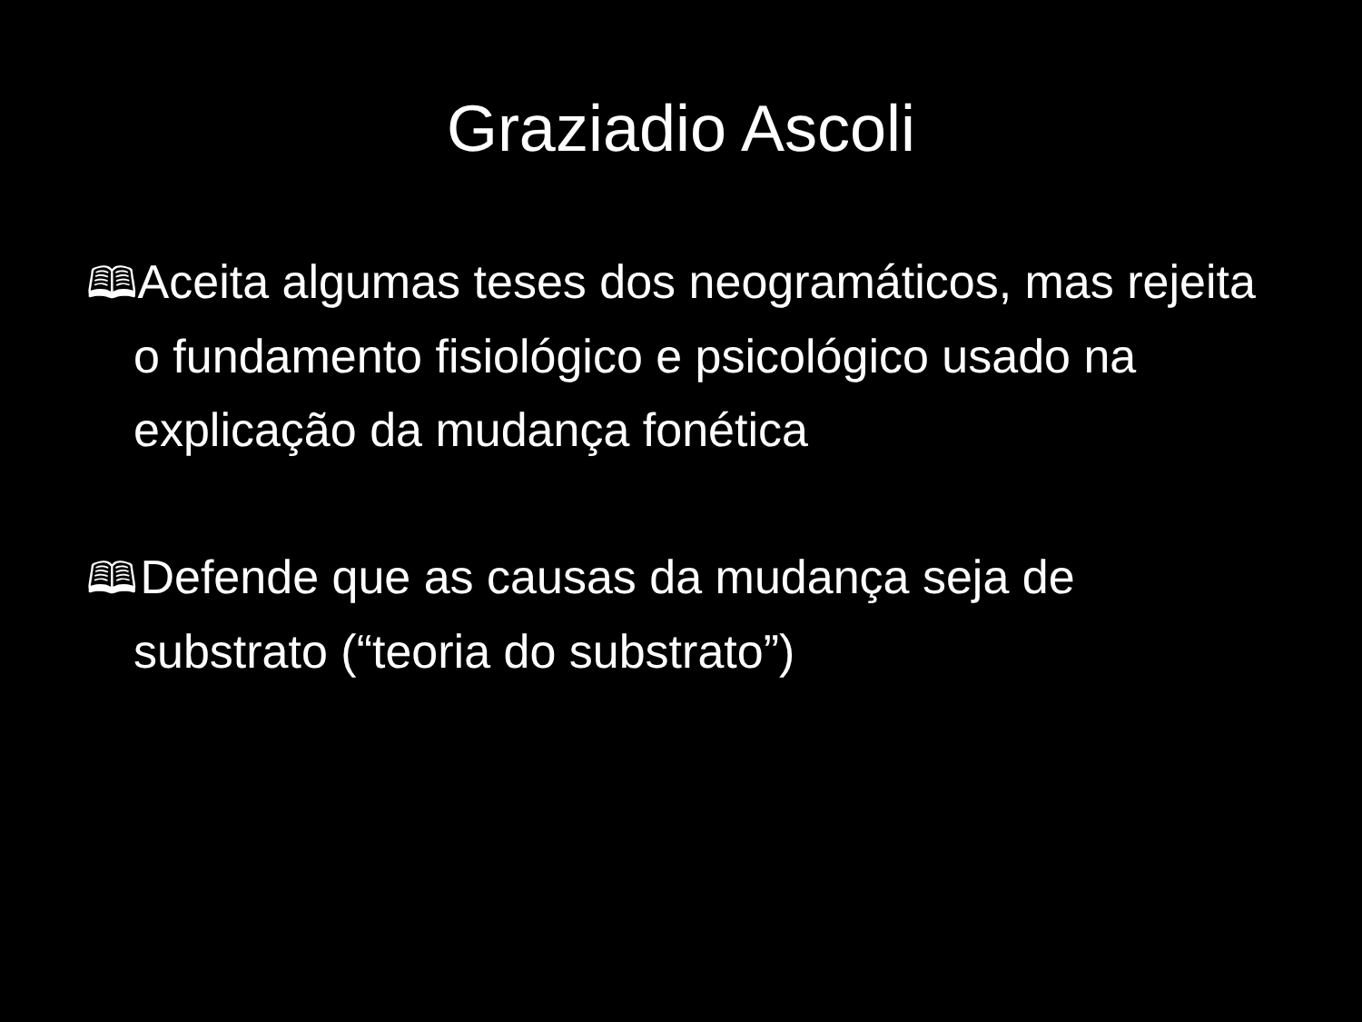Graziadio Ascoli
🕮 Aceita algumas teses dos neogramáticos, mas rejeita o fundamento fisiológico e psicológico usado na explicação da mudança fonética
🕮 Defende que as causas da mudança seja de substrato (“teoria do substrato”)